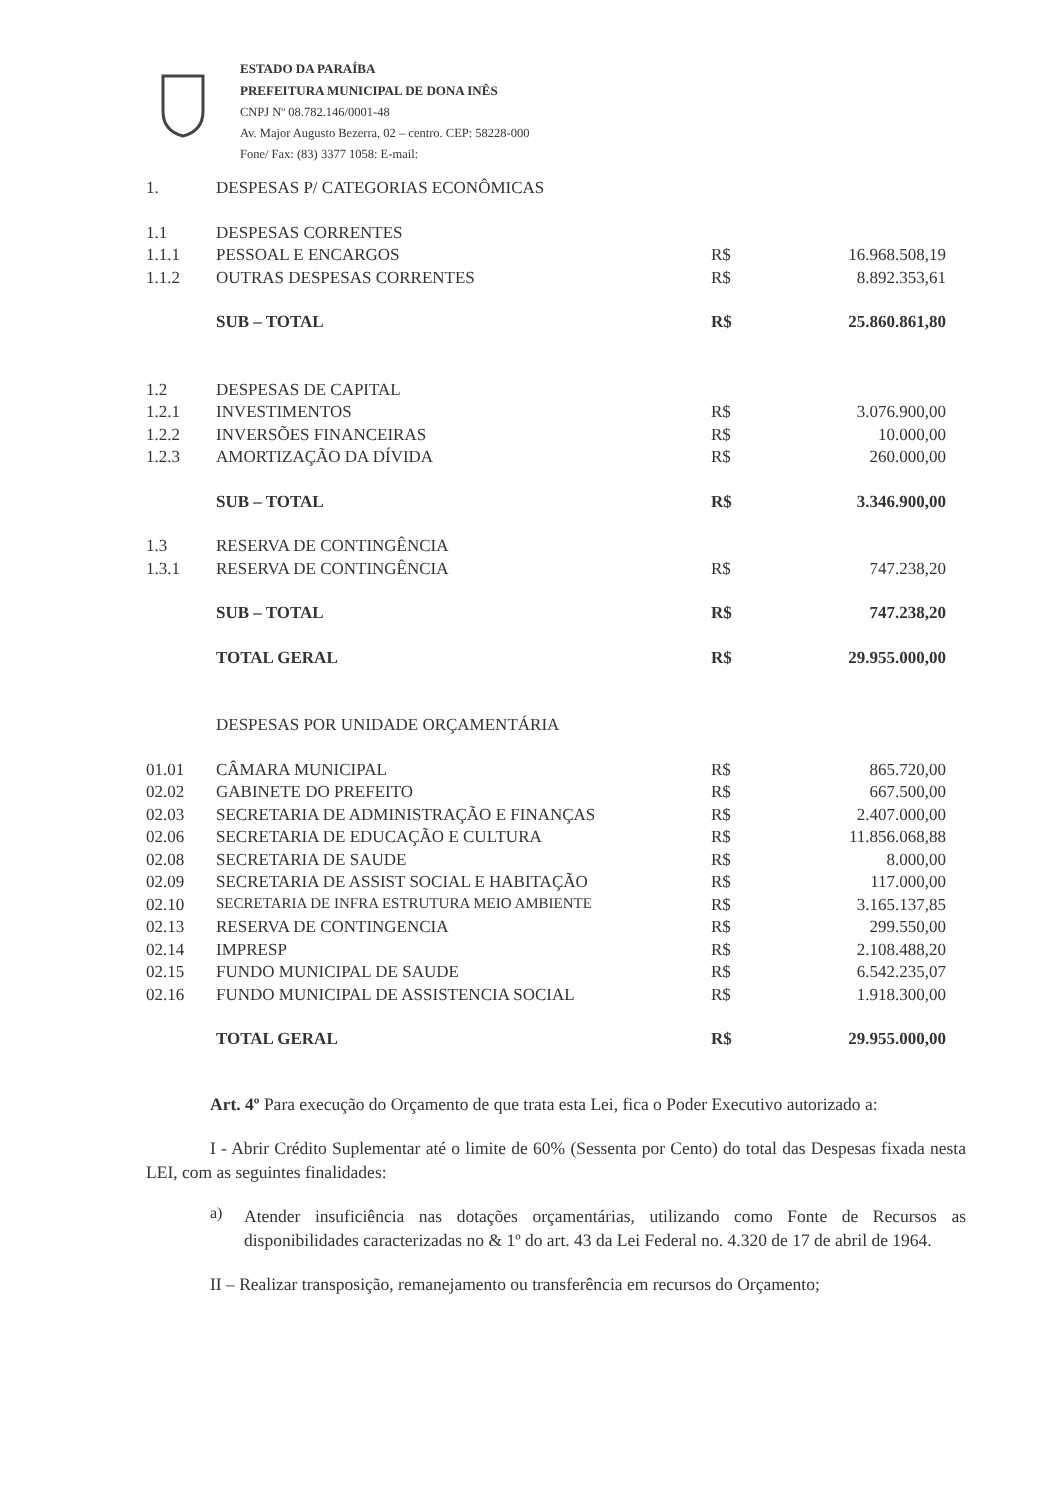ESTADO DA PARAÍBA
PREFEITURA MUNICIPAL DE DONA INÊS
CNPJ Nº 08.782.146/0001-48
Av. Major Augusto Bezerra, 02 – centro. CEP: 58228-000
Fone/ Fax: (83) 3377 1058: E-mail:
| 1. | DESPESAS P/ CATEGORIAS ECONÔMICAS | | |
| 1.1 | DESPESAS CORRENTES | | |
| 1.1.1 | PESSOAL E ENCARGOS | R$ | 16.968.508,19 |
| 1.1.2 | OUTRAS DESPESAS CORRENTES | R$ | 8.892.353,61 |
| | SUB – TOTAL | R$ | 25.860.861,80 |
| 1.2 | DESPESAS DE CAPITAL | | |
| 1.2.1 | INVESTIMENTOS | R$ | 3.076.900,00 |
| 1.2.2 | INVERSÕES FINANCEIRAS | R$ | 10.000,00 |
| 1.2.3 | AMORTIZAÇÃO DA DÍVIDA | R$ | 260.000,00 |
| | SUB – TOTAL | R$ | 3.346.900,00 |
| 1.3 | RESERVA DE CONTINGÊNCIA | | |
| 1.3.1 | RESERVA DE CONTINGÊNCIA | R$ | 747.238,20 |
| | SUB – TOTAL | R$ | 747.238,20 |
| | TOTAL GERAL | R$ | 29.955.000,00 |
| | DESPESAS POR UNIDADE ORÇAMENTÁRIA | | |
| 01.01 | CÂMARA MUNICIPAL | R$ | 865.720,00 |
| 02.02 | GABINETE DO PREFEITO | R$ | 667.500,00 |
| 02.03 | SECRETARIA DE ADMINISTRAÇÃO E FINANÇAS | R$ | 2.407.000,00 |
| 02.06 | SECRETARIA DE EDUCAÇÃO E CULTURA | R$ | 11.856.068,88 |
| 02.08 | SECRETARIA DE SAUDE | R$ | 8.000,00 |
| 02.09 | SECRETARIA DE ASSIST SOCIAL E HABITAÇÃO | R$ | 117.000,00 |
| 02.10 | SECRETARIA DE INFRA ESTRUTURA MEIO AMBIENTE | R$ | 3.165.137,85 |
| 02.13 | RESERVA DE CONTINGENCIA | R$ | 299.550,00 |
| 02.14 | IMPRESP | R$ | 2.108.488,20 |
| 02.15 | FUNDO MUNICIPAL DE SAUDE | R$ | 6.542.235,07 |
| 02.16 | FUNDO MUNICIPAL DE ASSISTENCIA SOCIAL | R$ | 1.918.300,00 |
| | TOTAL GERAL | R$ | 29.955.000,00 |
Art. 4º Para execução do Orçamento de que trata esta Lei, fica o Poder Executivo autorizado a:
I - Abrir Crédito Suplementar até o limite de 60% (Sessenta por Cento) do total das Despesas fixada nesta LEI, com as seguintes finalidades:
a)
Atender insuficiência nas dotações orçamentárias, utilizando como Fonte de Recursos as disponibilidades caracterizadas no & 1º do art. 43 da Lei Federal no. 4.320 de 17 de abril de 1964.
II – Realizar transposição, remanejamento ou transferência em recursos do Orçamento;